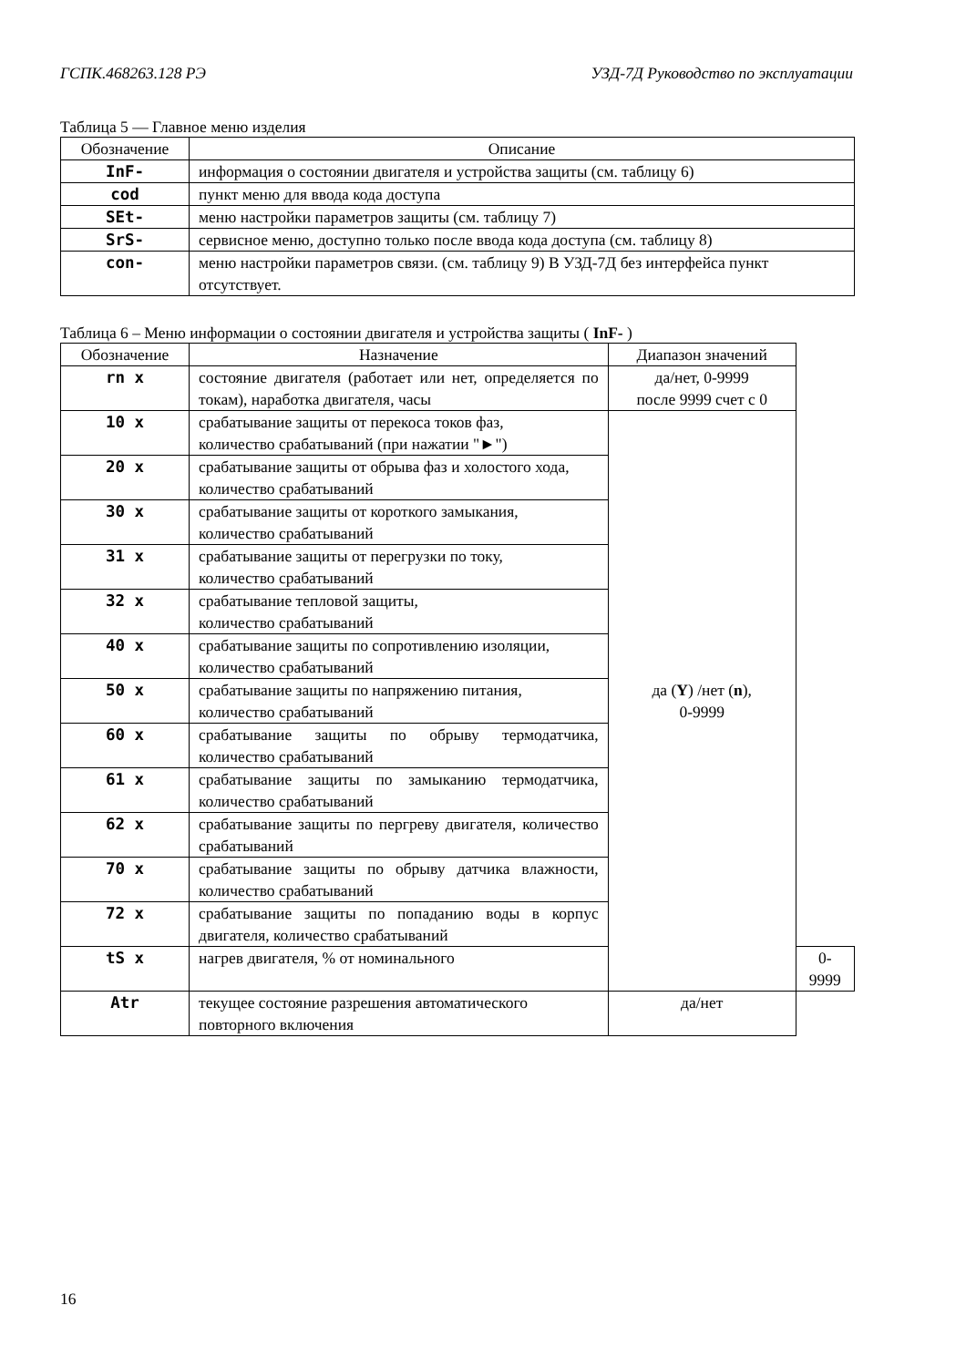ГСПК.468263.128 РЭ УЗД-7Д Руководство по эксплуатации
Таблица 5 — Главное меню изделия
| Обозначение | Описание |
| --- | --- |
| InF- | информация о состоянии двигателя и устройства защиты (см. таблицу 6) |
| cod | пункт меню для ввода кода доступа |
| SEt- | меню настройки параметров защиты (см. таблицу 7) |
| SrS- | сервисное меню, доступно только после ввода кода доступа (см. таблицу 8) |
| con- | меню настройки параметров связи. (см. таблицу 9) В УЗД-7Д без интерфейса пункт отсутствует. |
Таблица 6 – Меню информации о состоянии двигателя и устройства защиты ( InF- )
| Обозначение | Назначение | Диапазон значений | |
| --- | --- | --- | --- |
| rn x | состояние двигателя (работает или нет, определяется по токам), наработка двигателя, часы | да/нет, 0-9999 после 9999 счет с 0 | |
| 10 x | срабатывание защиты от перекоса токов фаз, количество срабатываний (при нажатии "►") | да ( Y ) /нет ( n ), 0-9999 | |
| 20 x | срабатывание защиты от обрыва фаз и холостого хода, количество срабатываний | | |
| 30 x | срабатывание защиты от короткого замыкания, количество срабатываний | | |
| 31 x | срабатывание защиты от перегрузки по току, количество срабатываний | | |
| 32 x | срабатывание тепловой защиты, количество срабатываний | | |
| 40 x | срабатывание защиты по сопротивлению изоляции, количество срабатываний | | |
| 50 x | срабатывание защиты по напряжению питания, количество срабатываний | | |
| 60 x | срабатывание защиты по обрыву термодатчика, количество срабатываний | | |
| 61 x | срабатывание защиты по замыканию термодатчика, количество срабатываний | | |
| 62 x | срабатывание защиты по пергреву двигателя, количество срабатываний | | |
| 70 x | срабатывание защиты по обрыву датчика влажности, количество срабатываний | | |
| 72 x | срабатывание защиты по попаданию воды в корпус двигателя, количество срабатываний | | |
| tS x | нагрев двигателя, % от номинального | | 0-9999 |
| Atr | текущее состояние разрешения автоматического повторного включения | да/нет | |
16